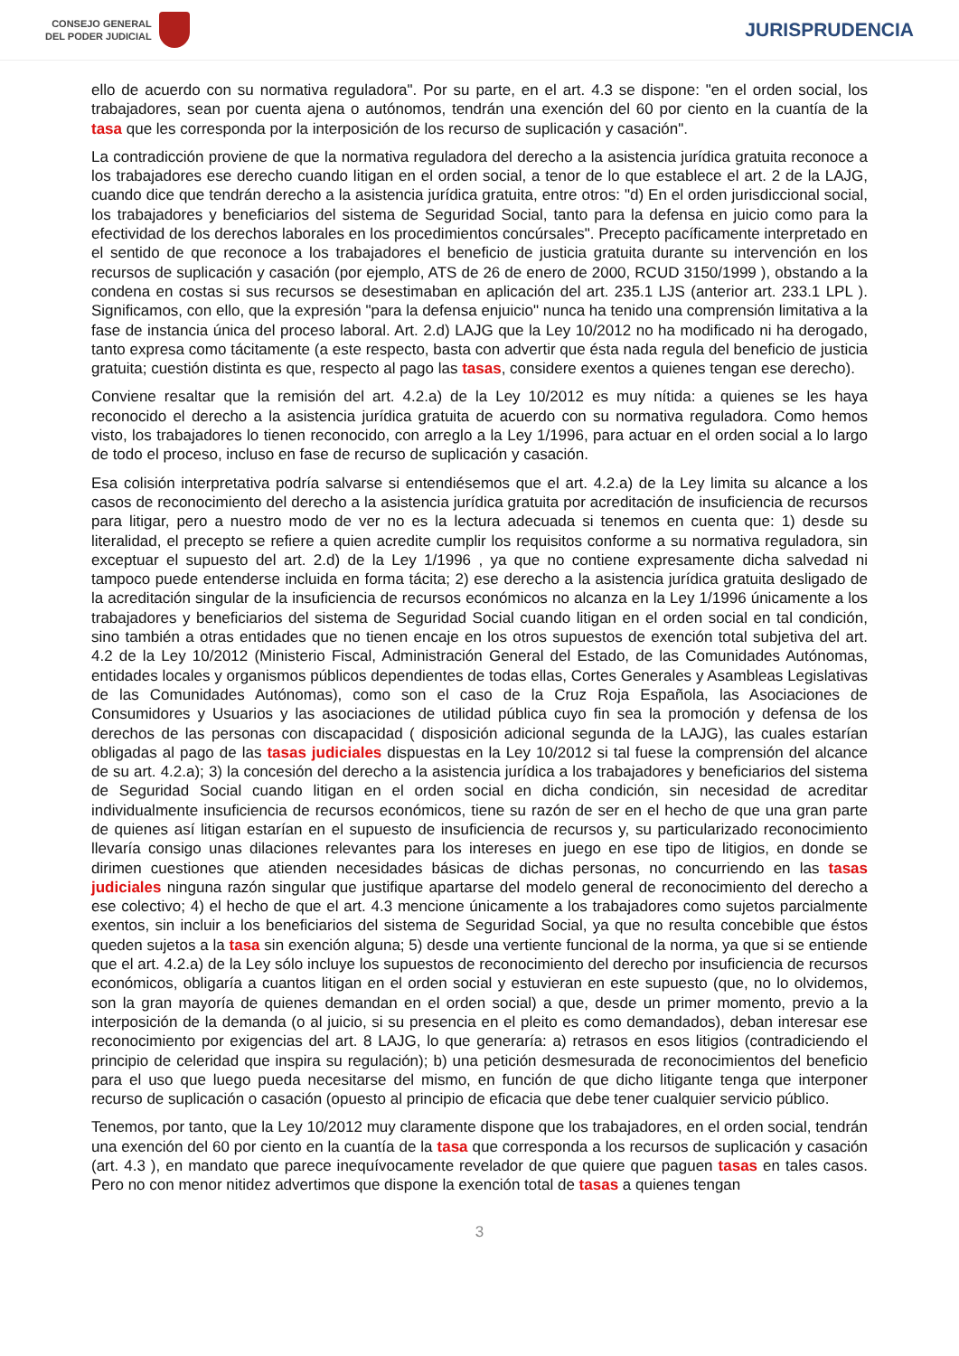CONSEJO GENERAL
DEL PODER JUDICIAL
JURISPRUDENCIA
ello de acuerdo con su normativa reguladora". Por su parte, en el art. 4.3 se dispone: "en el orden social, los trabajadores, sean por cuenta ajena o autónomos, tendrán una exención del 60 por ciento en la cuantía de la tasa que les corresponda por la interposición de los recurso de suplicación y casación".
La contradicción proviene de que la normativa reguladora del derecho a la asistencia jurídica gratuita reconoce a los trabajadores ese derecho cuando litigan en el orden social, a tenor de lo que establece el art. 2 de la LAJG, cuando dice que tendrán derecho a la asistencia jurídica gratuita, entre otros: "d) En el orden jurisdiccional social, los trabajadores y beneficiarios del sistema de Seguridad Social, tanto para la defensa en juicio como para la efectividad de los derechos laborales en los procedimientos concúrsales". Precepto pacíficamente interpretado en el sentido de que reconoce a los trabajadores el beneficio de justicia gratuita durante su intervención en los recursos de suplicación y casación (por ejemplo, ATS de 26 de enero de 2000, RCUD 3150/1999 ), obstando a la condena en costas si sus recursos se desestimaban en aplicación del art. 235.1 LJS (anterior art. 233.1 LPL ). Significamos, con ello, que la expresión "para la defensa enjuicio" nunca ha tenido una comprensión limitativa a la fase de instancia única del proceso laboral. Art. 2.d) LAJG que la Ley 10/2012 no ha modificado ni ha derogado, tanto expresa como tácitamente (a este respecto, basta con advertir que ésta nada regula del beneficio de justicia gratuita; cuestión distinta es que, respecto al pago las tasas, considere exentos a quienes tengan ese derecho).
Conviene resaltar que la remisión del art. 4.2.a) de la Ley 10/2012 es muy nítida: a quienes se les haya reconocido el derecho a la asistencia jurídica gratuita de acuerdo con su normativa reguladora. Como hemos visto, los trabajadores lo tienen reconocido, con arreglo a la Ley 1/1996, para actuar en el orden social a lo largo de todo el proceso, incluso en fase de recurso de suplicación y casación.
Esa colisión interpretativa podría salvarse si entendiésemos que el art. 4.2.a) de la Ley limita su alcance a los casos de reconocimiento del derecho a la asistencia jurídica gratuita por acreditación de insuficiencia de recursos para litigar, pero a nuestro modo de ver no es la lectura adecuada si tenemos en cuenta que: 1) desde su literalidad, el precepto se refiere a quien acredite cumplir los requisitos conforme a su normativa reguladora, sin exceptuar el supuesto del art. 2.d) de la Ley 1/1996 , ya que no contiene expresamente dicha salvedad ni tampoco puede entenderse incluida en forma tácita; 2) ese derecho a la asistencia jurídica gratuita desligado de la acreditación singular de la insuficiencia de recursos económicos no alcanza en la Ley 1/1996 únicamente a los trabajadores y beneficiarios del sistema de Seguridad Social cuando litigan en el orden social en tal condición, sino también a otras entidades que no tienen encaje en los otros supuestos de exención total subjetiva del art. 4.2 de la Ley 10/2012 (Ministerio Fiscal, Administración General del Estado, de las Comunidades Autónomas, entidades locales y organismos públicos dependientes de todas ellas, Cortes Generales y Asambleas Legislativas de las Comunidades Autónomas), como son el caso de la Cruz Roja Española, las Asociaciones de Consumidores y Usuarios y las asociaciones de utilidad pública cuyo fin sea la promoción y defensa de los derechos de las personas con discapacidad ( disposición adicional segunda de la LAJG), las cuales estarían obligadas al pago de las tasas judiciales dispuestas en la Ley 10/2012 si tal fuese la comprensión del alcance de su art. 4.2.a); 3) la concesión del derecho a la asistencia jurídica a los trabajadores y beneficiarios del sistema de Seguridad Social cuando litigan en el orden social en dicha condición, sin necesidad de acreditar individualmente insuficiencia de recursos económicos, tiene su razón de ser en el hecho de que una gran parte de quienes así litigan estarían en el supuesto de insuficiencia de recursos y, su particularizado reconocimiento llevaría consigo unas dilaciones relevantes para los intereses en juego en ese tipo de litigios, en donde se dirimen cuestiones que atienden necesidades básicas de dichas personas, no concurriendo en las tasas judiciales ninguna razón singular que justifique apartarse del modelo general de reconocimiento del derecho a ese colectivo; 4) el hecho de que el art. 4.3 mencione únicamente a los trabajadores como sujetos parcialmente exentos, sin incluir a los beneficiarios del sistema de Seguridad Social, ya que no resulta concebible que éstos queden sujetos a la tasa sin exención alguna; 5) desde una vertiente funcional de la norma, ya que si se entiende que el art. 4.2.a) de la Ley sólo incluye los supuestos de reconocimiento del derecho por insuficiencia de recursos económicos, obligaría a cuantos litigan en el orden social y estuvieran en este supuesto (que, no lo olvidemos, son la gran mayoría de quienes demandan en el orden social) a que, desde un primer momento, previo a la interposición de la demanda (o al juicio, si su presencia en el pleito es como demandados), deban interesar ese reconocimiento por exigencias del art. 8 LAJG, lo que generaría: a) retrasos en esos litigios (contradiciendo el principio de celeridad que inspira su regulación); b) una petición desmesurada de reconocimientos del beneficio para el uso que luego pueda necesitarse del mismo, en función de que dicho litigante tenga que interponer recurso de suplicación o casación (opuesto al principio de eficacia que debe tener cualquier servicio público.
Tenemos, por tanto, que la Ley 10/2012 muy claramente dispone que los trabajadores, en el orden social, tendrán una exención del 60 por ciento en la cuantía de la tasa que corresponda a los recursos de suplicación y casación (art. 4.3 ), en mandato que parece inequívocamente revelador de que quiere que paguen tasas en tales casos. Pero no con menor nitidez advertimos que dispone la exención total de tasas a quienes tengan
3